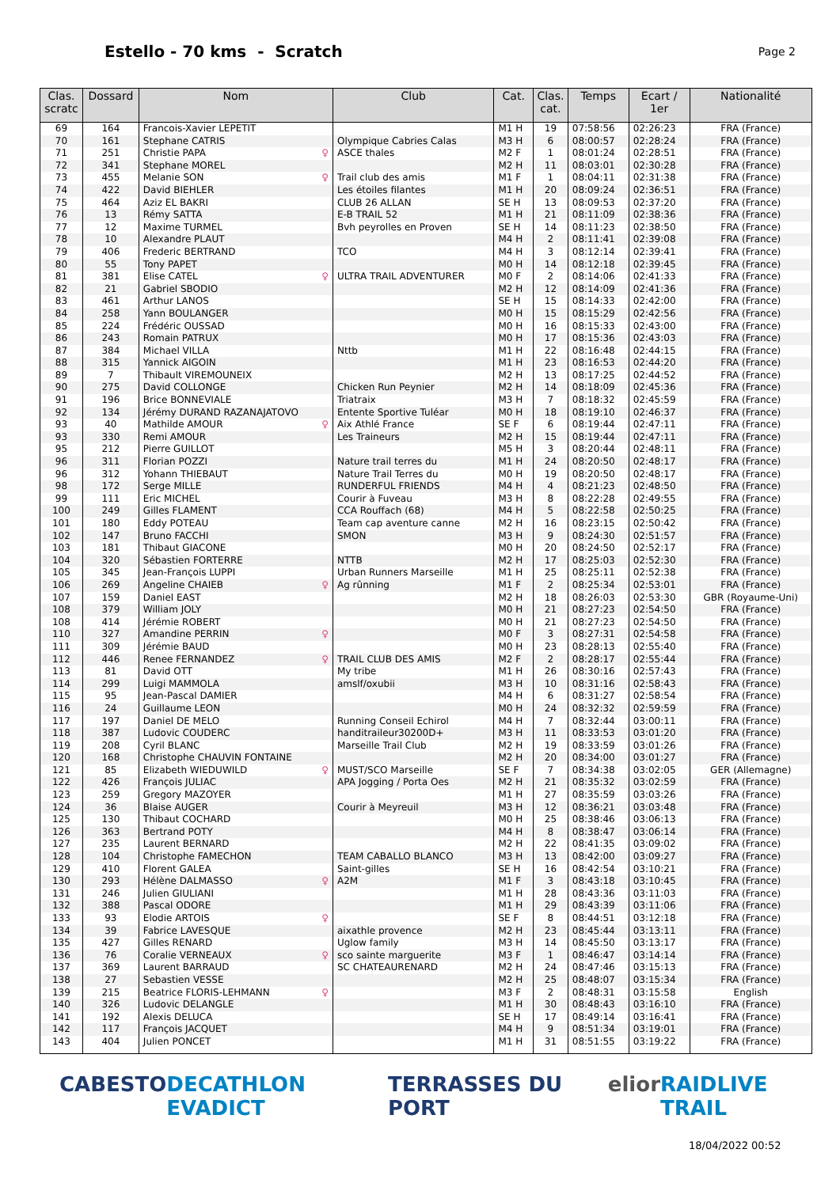Estello - 70 kms - Scratch
Page 2
| Clas. scratc | Dossard | Nom | Club | Cat. | Clas. cat. | Temps | Ecart / 1er | Nationalité |
| --- | --- | --- | --- | --- | --- | --- | --- | --- |
| 69 | 164 | Francois-Xavier LEPETIT | | M1 H | 19 | 07:58:56 | 02:26:23 | FRA (France) |
| 70 | 161 | Stephane CATRIS | Olympique Cabries Calas | M3 H | 6 | 08:00:57 | 02:28:24 | FRA (France) |
| 71 | 251 | Christie PAPA ♀ | ASCE thales | M2 F | 1 | 08:01:24 | 02:28:51 | FRA (France) |
| 72 | 341 | Stephane MOREL | | M2 H | 11 | 08:03:01 | 02:30:28 | FRA (France) |
| 73 | 455 | Melanie SON ♀ | Trail club des amis | M1 F | 1 | 08:04:11 | 02:31:38 | FRA (France) |
| 74 | 422 | David BIEHLER | Les étoiles filantes | M1 H | 20 | 08:09:24 | 02:36:51 | FRA (France) |
| 75 | 464 | Aziz EL BAKRI | CLUB 26 ALLAN | SE H | 13 | 08:09:53 | 02:37:20 | FRA (France) |
| 76 | 13 | Rémy SATTA | E-B TRAIL 52 | M1 H | 21 | 08:11:09 | 02:38:36 | FRA (France) |
| 77 | 12 | Maxime TURMEL | Bvh peyrolles en Proven | SE H | 14 | 08:11:23 | 02:38:50 | FRA (France) |
| 78 | 10 | Alexandre PLAUT | | M4 H | 2 | 08:11:41 | 02:39:08 | FRA (France) |
| 79 | 406 | Frederic BERTRAND | TCO | M4 H | 3 | 08:12:14 | 02:39:41 | FRA (France) |
| 80 | 55 | Tony PAPET | | M0 H | 14 | 08:12:18 | 02:39:45 | FRA (France) |
| 81 | 381 | Elise CATEL ♀ | ULTRA TRAIL ADVENTURER | M0 F | 2 | 08:14:06 | 02:41:33 | FRA (France) |
| 82 | 21 | Gabriel SBODIO | | M2 H | 12 | 08:14:09 | 02:41:36 | FRA (France) |
| 83 | 461 | Arthur LANOS | | SE H | 15 | 08:14:33 | 02:42:00 | FRA (France) |
| 84 | 258 | Yann BOULANGER | | M0 H | 15 | 08:15:29 | 02:42:56 | FRA (France) |
| 85 | 224 | Frédéric OUSSAD | | M0 H | 16 | 08:15:33 | 02:43:00 | FRA (France) |
| 86 | 243 | Romain PATRUX | | M0 H | 17 | 08:15:36 | 02:43:03 | FRA (France) |
| 87 | 384 | Michael VILLA | Nttb | M1 H | 22 | 08:16:48 | 02:44:15 | FRA (France) |
| 88 | 315 | Yannick AIGOIN | | M1 H | 23 | 08:16:53 | 02:44:20 | FRA (France) |
| 89 | 7 | Thibault VIREMOUNEIX | | M2 H | 13 | 08:17:25 | 02:44:52 | FRA (France) |
| 90 | 275 | David COLLONGE | Chicken Run Peynier | M2 H | 14 | 08:18:09 | 02:45:36 | FRA (France) |
| 91 | 196 | Brice BONNEVIALE | Triatraix | M3 H | 7 | 08:18:32 | 02:45:59 | FRA (France) |
| 92 | 134 | Jérémy DURAND RAZANAJATOVO | Entente Sportive Tuléar | M0 H | 18 | 08:19:10 | 02:46:37 | FRA (France) |
| 93 | 40 | Mathilde AMOUR ♀ | Aix Athlé France | SE F | 6 | 08:19:44 | 02:47:11 | FRA (France) |
| 93 | 330 | Remi AMOUR | Les Traineurs | M2 H | 15 | 08:19:44 | 02:47:11 | FRA (France) |
| 95 | 212 | Pierre GUILLOT | | M5 H | 3 | 08:20:44 | 02:48:11 | FRA (France) |
| 96 | 311 | Florian POZZI | Nature trail terres du | M1 H | 24 | 08:20:50 | 02:48:17 | FRA (France) |
| 96 | 312 | Yohann THIEBAUT | Nature Trail Terres du | M0 H | 19 | 08:20:50 | 02:48:17 | FRA (France) |
| 98 | 172 | Serge MILLE | RUNDERFUL FRIENDS | M4 H | 4 | 08:21:23 | 02:48:50 | FRA (France) |
| 99 | 111 | Eric MICHEL | Courir à Fuveau | M3 H | 8 | 08:22:28 | 02:49:55 | FRA (France) |
| 100 | 249 | Gilles FLAMENT | CCA Rouffach (68) | M4 H | 5 | 08:22:58 | 02:50:25 | FRA (France) |
| 101 | 180 | Eddy POTEAU | Team cap aventure canne | M2 H | 16 | 08:23:15 | 02:50:42 | FRA (France) |
| 102 | 147 | Bruno FACCHI | SMON | M3 H | 9 | 08:24:30 | 02:51:57 | FRA (France) |
| 103 | 181 | Thibaut GIACONE | | M0 H | 20 | 08:24:50 | 02:52:17 | FRA (France) |
| 104 | 320 | Sébastien FORTERRE | NTTB | M2 H | 17 | 08:25:03 | 02:52:30 | FRA (France) |
| 105 | 345 | Jean-François LUPPI | Urban Runners Marseille | M1 H | 25 | 08:25:11 | 02:52:38 | FRA (France) |
| 106 | 269 | Angeline CHAIEB ♀ | Ag rûnning | M1 F | 2 | 08:25:34 | 02:53:01 | FRA (France) |
| 107 | 159 | Daniel EAST | | M2 H | 18 | 08:26:03 | 02:53:30 | GBR (Royaume-Uni) |
| 108 | 379 | William JOLY | | M0 H | 21 | 08:27:23 | 02:54:50 | FRA (France) |
| 108 | 414 | Jérémie ROBERT | | M0 H | 21 | 08:27:23 | 02:54:50 | FRA (France) |
| 110 | 327 | Amandine PERRIN ♀ | | M0 F | 3 | 08:27:31 | 02:54:58 | FRA (France) |
| 111 | 309 | Jérémie BAUD | | M0 H | 23 | 08:28:13 | 02:55:40 | FRA (France) |
| 112 | 446 | Renee FERNANDEZ ♀ | TRAIL CLUB DES AMIS | M2 F | 2 | 08:28:17 | 02:55:44 | FRA (France) |
| 113 | 81 | David OTT | My tribe | M1 H | 26 | 08:30:16 | 02:57:43 | FRA (France) |
| 114 | 299 | Luigi MAMMOLA | amslf/oxubii | M3 H | 10 | 08:31:16 | 02:58:43 | FRA (France) |
| 115 | 95 | Jean-Pascal DAMIER | | M4 H | 6 | 08:31:27 | 02:58:54 | FRA (France) |
| 116 | 24 | Guillaume LEON | | M0 H | 24 | 08:32:32 | 02:59:59 | FRA (France) |
| 117 | 197 | Daniel DE MELO | Running Conseil Echirol | M4 H | 7 | 08:32:44 | 03:00:11 | FRA (France) |
| 118 | 387 | Ludovic COUDERC | handitraileur30200D+ | M3 H | 11 | 08:33:53 | 03:01:20 | FRA (France) |
| 119 | 208 | Cyril BLANC | Marseille Trail Club | M2 H | 19 | 08:33:59 | 03:01:26 | FRA (France) |
| 120 | 168 | Christophe CHAUVIN FONTAINE | | M2 H | 20 | 08:34:00 | 03:01:27 | FRA (France) |
| 121 | 85 | Elizabeth WIEDUWILD ♀ | MUST/SCO Marseille | SE F | 7 | 08:34:38 | 03:02:05 | GER (Allemagne) |
| 122 | 426 | François JULIAC | APA Jogging / Porta Oes | M2 H | 21 | 08:35:32 | 03:02:59 | FRA (France) |
| 123 | 259 | Gregory MAZOYER | | M1 H | 27 | 08:35:59 | 03:03:26 | FRA (France) |
| 124 | 36 | Blaise AUGER | Courir à Meyreuil | M3 H | 12 | 08:36:21 | 03:03:48 | FRA (France) |
| 125 | 130 | Thibaut COCHARD | | M0 H | 25 | 08:38:46 | 03:06:13 | FRA (France) |
| 126 | 363 | Bertrand POTY | | M4 H | 8 | 08:38:47 | 03:06:14 | FRA (France) |
| 127 | 235 | Laurent BERNARD | | M2 H | 22 | 08:41:35 | 03:09:02 | FRA (France) |
| 128 | 104 | Christophe FAMECHON | TEAM CABALLO BLANCO | M3 H | 13 | 08:42:00 | 03:09:27 | FRA (France) |
| 129 | 410 | Florent GALEA | Saint-gilles | SE H | 16 | 08:42:54 | 03:10:21 | FRA (France) |
| 130 | 293 | Hélène DALMASSO ♀ | A2M | M1 F | 3 | 08:43:18 | 03:10:45 | FRA (France) |
| 131 | 246 | Julien GIULIANI | | M1 H | 28 | 08:43:36 | 03:11:03 | FRA (France) |
| 132 | 388 | Pascal ODORE | | M1 H | 29 | 08:43:39 | 03:11:06 | FRA (France) |
| 133 | 93 | Elodie ARTOIS ♀ | | SE F | 8 | 08:44:51 | 03:12:18 | FRA (France) |
| 134 | 39 | Fabrice LAVESQUE | aixathle provence | M2 H | 23 | 08:45:44 | 03:13:11 | FRA (France) |
| 135 | 427 | Gilles RENARD | Uglow family | M3 H | 14 | 08:45:50 | 03:13:17 | FRA (France) |
| 136 | 76 | Coralie VERNEAUX ♀ | sco sainte marguerite | M3 F | 1 | 08:46:47 | 03:14:14 | FRA (France) |
| 137 | 369 | Laurent BARRAUD | SC CHATEAURENARD | M2 H | 24 | 08:47:46 | 03:15:13 | FRA (France) |
| 138 | 27 | Sebastien VESSE | | M2 H | 25 | 08:48:07 | 03:15:34 | FRA (France) |
| 139 | 215 | Beatrice FLORIS-LEHMANN ♀ | | M3 F | 2 | 08:48:31 | 03:15:58 | English |
| 140 | 326 | Ludovic DELANGLE | | M1 H | 30 | 08:48:43 | 03:16:10 | FRA (France) |
| 141 | 192 | Alexis DELUCA | | SE H | 17 | 08:49:14 | 03:16:41 | FRA (France) |
| 142 | 117 | François JACQUET | | M4 H | 9 | 08:51:34 | 03:19:01 | FRA (France) |
| 143 | 404 | Julien PONCET | | M1 H | 31 | 08:51:55 | 03:19:22 | FRA (France) |
CABESTO DECATHLON EVADICT TERRASSES DU PORT elior RAIDLIVE TRAIL
18/04/2022 00:52